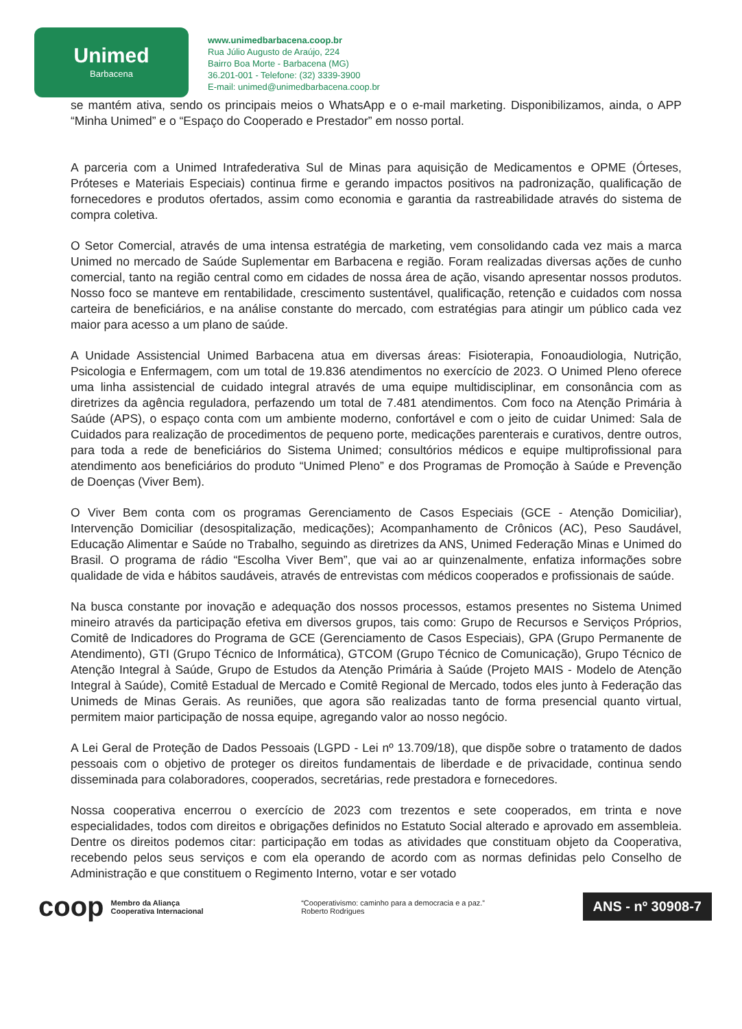Unimed
Barbacena
www.unimedbarbacena.coop.br
Rua Júlio Augusto de Araújo, 224
Bairro Boa Morte - Barbacena (MG)
36.201-001 - Telefone: (32) 3339-3900
E-mail: unimed@unimedbarbacena.coop.br
se mantém ativa, sendo os principais meios o WhatsApp e o e-mail marketing. Disponibilizamos, ainda, o APP “Minha Unimed” e o “Espaço do Cooperado e Prestador” em nosso portal.
A parceria com a Unimed Intrafederativa Sul de Minas para aquisição de Medicamentos e OPME (Órteses, Próteses e Materiais Especiais) continua firme e gerando impactos positivos na padronização, qualificação de fornecedores e produtos ofertados, assim como economia e garantia da rastreabilidade através do sistema de compra coletiva.
O Setor Comercial, através de uma intensa estratégia de marketing, vem consolidando cada vez mais a marca Unimed no mercado de Saúde Suplementar em Barbacena e região. Foram realizadas diversas ações de cunho comercial, tanto na região central como em cidades de nossa área de ação, visando apresentar nossos produtos. Nosso foco se manteve em rentabilidade, crescimento sustentável, qualificação, retenção e cuidados com nossa carteira de beneficiários, e na análise constante do mercado, com estratégias para atingir um público cada vez maior para acesso a um plano de saúde.
A Unidade Assistencial Unimed Barbacena atua em diversas áreas: Fisioterapia, Fonoaudiologia, Nutrição, Psicologia e Enfermagem, com um total de 19.836 atendimentos no exercício de 2023. O Unimed Pleno oferece uma linha assistencial de cuidado integral através de uma equipe multidisciplinar, em consonância com as diretrizes da agência reguladora, perfazendo um total de 7.481 atendimentos. Com foco na Atenção Primária à Saúde (APS), o espaço conta com um ambiente moderno, confortável e com o jeito de cuidar Unimed: Sala de Cuidados para realização de procedimentos de pequeno porte, medicações parenterais e curativos, dentre outros, para toda a rede de beneficiários do Sistema Unimed; consultórios médicos e equipe multiprofissional para atendimento aos beneficiários do produto “Unimed Pleno” e dos Programas de Promoção à Saúde e Prevenção de Doenças (Viver Bem).
O Viver Bem conta com os programas Gerenciamento de Casos Especiais (GCE - Atenção Domiciliar), Intervenção Domiciliar (desospitalização, medicações); Acompanhamento de Crônicos (AC), Peso Saudável, Educação Alimentar e Saúde no Trabalho, seguindo as diretrizes da ANS, Unimed Federação Minas e Unimed do Brasil. O programa de rádio “Escolha Viver Bem”, que vai ao ar quinzenalmente, enfatiza informações sobre qualidade de vida e hábitos saudáveis, através de entrevistas com médicos cooperados e profissionais de saúde.
Na busca constante por inovação e adequação dos nossos processos, estamos presentes no Sistema Unimed mineiro através da participação efetiva em diversos grupos, tais como: Grupo de Recursos e Serviços Próprios, Comitê de Indicadores do Programa de GCE (Gerenciamento de Casos Especiais), GPA (Grupo Permanente de Atendimento), GTI (Grupo Técnico de Informática), GTCOM (Grupo Técnico de Comunicação), Grupo Técnico de Atenção Integral à Saúde, Grupo de Estudos da Atenção Primária à Saúde (Projeto MAIS - Modelo de Atenção Integral à Saúde), Comitê Estadual de Mercado e Comitê Regional de Mercado, todos eles junto à Federação das Unimeds de Minas Gerais. As reuniões, que agora são realizadas tanto de forma presencial quanto virtual, permitem maior participação de nossa equipe, agregando valor ao nosso negócio.
A Lei Geral de Proteção de Dados Pessoais (LGPD - Lei nº 13.709/18), que dispõe sobre o tratamento de dados pessoais com o objetivo de proteger os direitos fundamentais de liberdade e de privacidade, continua sendo disseminada para colaboradores, cooperados, secretárias, rede prestadora e fornecedores.
Nossa cooperativa encerrou o exercício de 2023 com trezentos e sete cooperados, em trinta e nove especialidades, todos com direitos e obrigações definidos no Estatuto Social alterado e aprovado em assembleia. Dentre os direitos podemos citar: participação em todas as atividades que constituam objeto da Cooperativa, recebendo pelos seus serviços e com ela operando de acordo com as normas definidas pelo Conselho de Administração e que constituem o Regimento Interno, votar e ser votado
coop Membro da Aliança
Cooperativa Internacional
“Cooperativismo: caminho para a democracia e a paz.”
Roberto Rodrigues
ANS - nº 30908-7